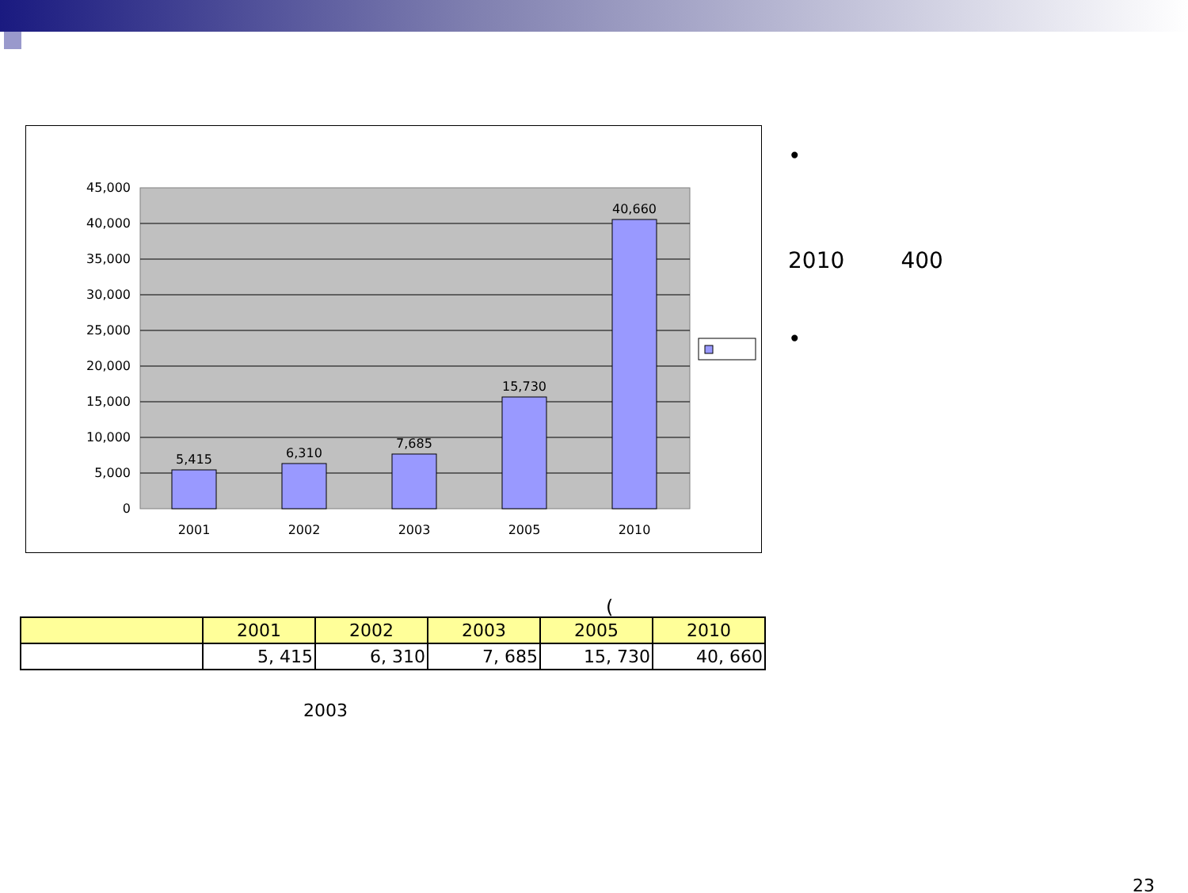45,000
40,000
35,000
30,000
25,000
20,000
15,000
10,000
5,000
0
5,415
6,310
7,685
15,730
40,660
2001
2002
2003
2005
2010
•
2010 400
•
(
| | 2001 | 2002 | 2003 | 2005 | 2010 |
| --- | --- | --- | --- | --- | --- |
| | 5, 415 | 6, 310 | 7, 685 | 15, 730 | 40, 660 |
2003
23